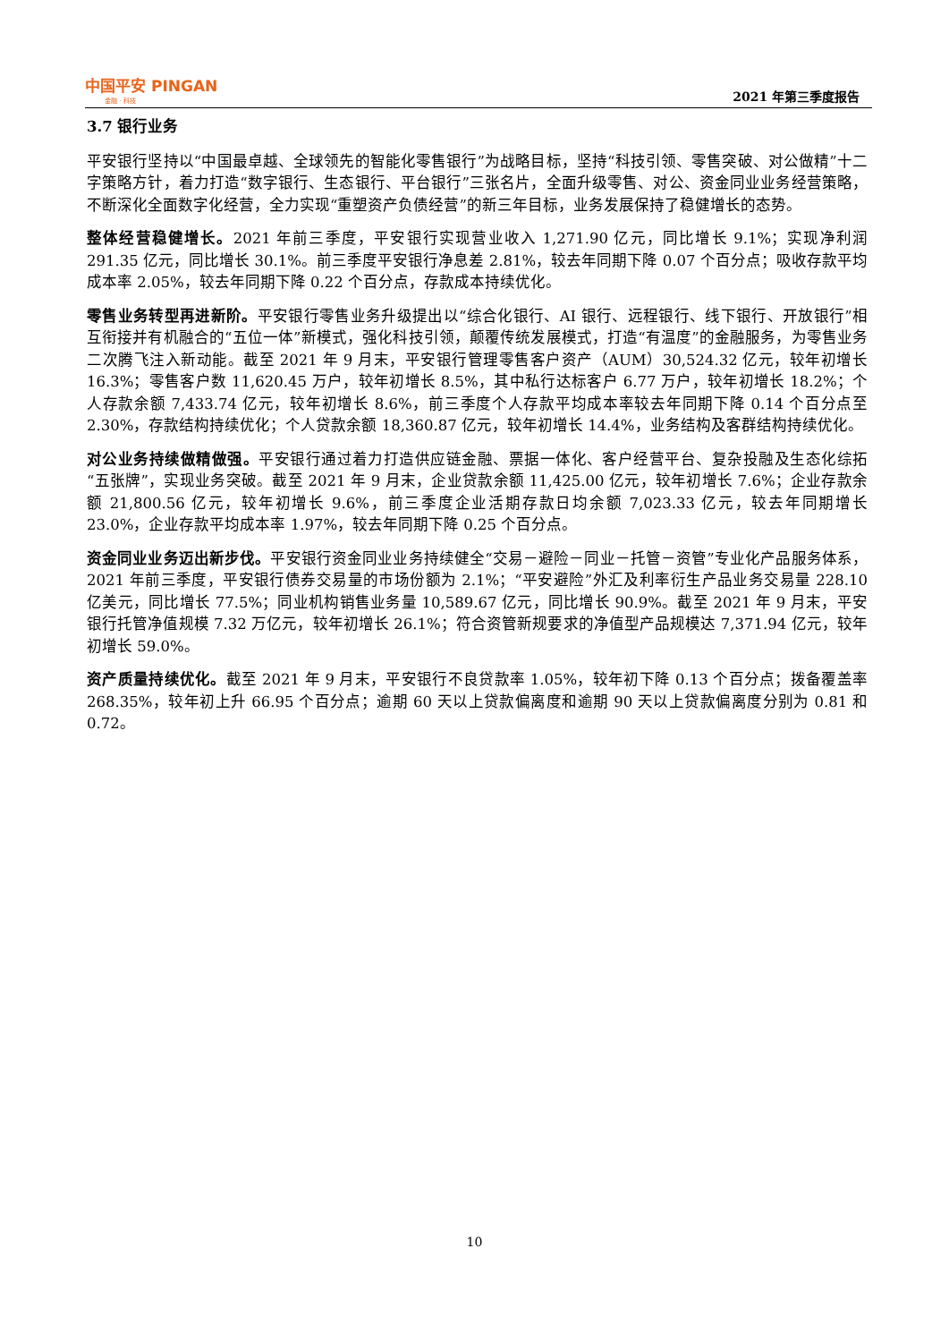中国平安 PINGAN
金融 · 科技
2021 年第三季度报告
3.7 银行业务
平安银行坚持以“中国最卓越、全球领先的智能化零售银行”为战略目标，坚持“科技引领、零售突破、对公做精”十二字策略方针，着力打造“数字银行、生态银行、平台银行”三张名片，全面升级零售、对公、资金同业业务经营策略，不断深化全面数字化经营，全力实现“重塑资产负债经营”的新三年目标，业务发展保持了稳健增长的态势。
整体经营稳健增长。2021 年前三季度，平安银行实现营业收入 1,271.90 亿元，同比增长 9.1%；实现净利润 291.35 亿元，同比增长 30.1%。前三季度平安银行净息差 2.81%，较去年同期下降 0.07 个百分点；吸收存款平均成本率 2.05%，较去年同期下降 0.22 个百分点，存款成本持续优化。
零售业务转型再进新阶。平安银行零售业务升级提出以“综合化银行、AI 银行、远程银行、线下银行、开放银行”相互衔接并有机融合的“五位一体”新模式，强化科技引领，颠覆传统发展模式，打造“有温度”的金融服务，为零售业务二次腾飞注入新动能。截至 2021 年 9 月末，平安银行管理零售客户资产（AUM）30,524.32 亿元，较年初增长 16.3%；零售客户数 11,620.45 万户，较年初增长 8.5%，其中私行达标客户 6.77 万户，较年初增长 18.2%；个人存款余额 7,433.74 亿元，较年初增长 8.6%，前三季度个人存款平均成本率较去年同期下降 0.14 个百分点至 2.30%，存款结构持续优化；个人贷款余额 18,360.87 亿元，较年初增长 14.4%，业务结构及客群结构持续优化。
对公业务持续做精做强。平安银行通过着力打造供应链金融、票据一体化、客户经营平台、复杂投融及生态化综拓“五张牌”，实现业务突破。截至 2021 年 9 月末，企业贷款余额 11,425.00 亿元，较年初增长 7.6%；企业存款余额 21,800.56 亿元，较年初增长 9.6%，前三季度企业活期存款日均余额 7,023.33 亿元，较去年同期增长 23.0%，企业存款平均成本率 1.97%，较去年同期下降 0.25 个百分点。
资金同业业务迈出新步伐。平安银行资金同业业务持续健全“交易－避险－同业－托管－资管”专业化产品服务体系，2021 年前三季度，平安银行债券交易量的市场份额为 2.1%；“平安避险”外汇及利率衍生产品业务交易量 228.10 亿美元，同比增长 77.5%；同业机构销售业务量 10,589.67 亿元，同比增长 90.9%。截至 2021 年 9 月末，平安银行托管净值规模 7.32 万亿元，较年初增长 26.1%；符合资管新规要求的净值型产品规模达 7,371.94 亿元，较年初增长 59.0%。
资产质量持续优化。截至 2021 年 9 月末，平安银行不良贷款率 1.05%，较年初下降 0.13 个百分点；拨备覆盖率 268.35%，较年初上升 66.95 个百分点；逾期 60 天以上贷款偏离度和逾期 90 天以上贷款偏离度分别为 0.81 和 0.72。
10